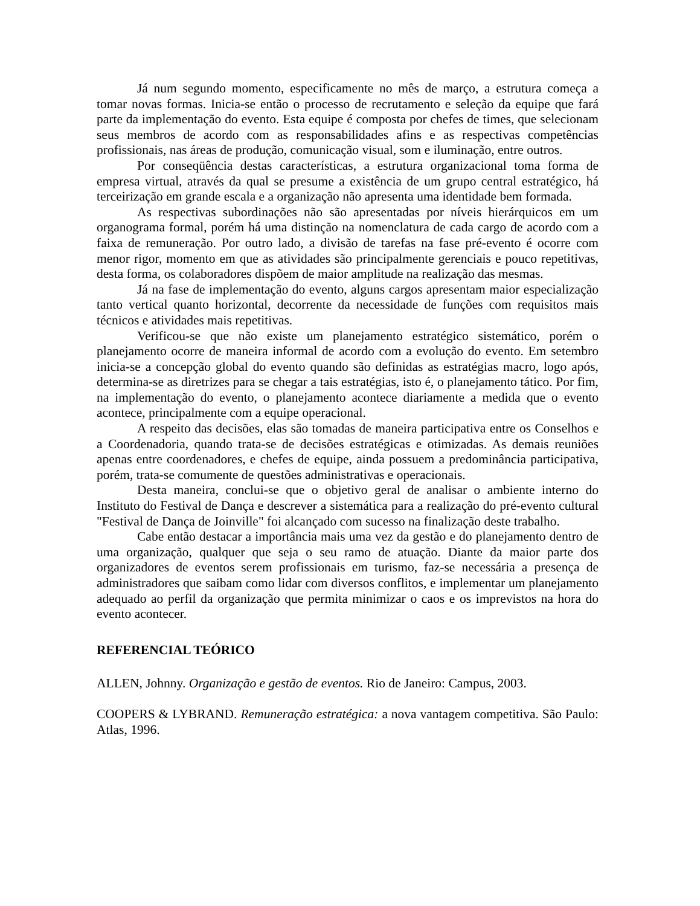Já num segundo momento, especificamente no mês de março, a estrutura começa a tomar novas formas. Inicia-se então o processo de recrutamento e seleção da equipe que fará parte da implementação do evento. Esta equipe é composta por chefes de times, que selecionam seus membros de acordo com as responsabilidades afins e as respectivas competências profissionais, nas áreas de produção, comunicação visual, som e iluminação, entre outros.
Por conseqüência destas características, a estrutura organizacional toma forma de empresa virtual, através da qual se presume a existência de um grupo central estratégico, há terceirização em grande escala e a organização não apresenta uma identidade bem formada.
As respectivas subordinações não são apresentadas por níveis hierárquicos em um organograma formal, porém há uma distinção na nomenclatura de cada cargo de acordo com a faixa de remuneração. Por outro lado, a divisão de tarefas na fase pré-evento é ocorre com menor rigor, momento em que as atividades são principalmente gerenciais e pouco repetitivas, desta forma, os colaboradores dispõem de maior amplitude na realização das mesmas.
Já na fase de implementação do evento, alguns cargos apresentam maior especialização tanto vertical quanto horizontal, decorrente da necessidade de funções com requisitos mais técnicos e atividades mais repetitivas.
Verificou-se que não existe um planejamento estratégico sistemático, porém o planejamento ocorre de maneira informal de acordo com a evolução do evento. Em setembro inicia-se a concepção global do evento quando são definidas as estratégias macro, logo após, determina-se as diretrizes para se chegar a tais estratégias, isto é, o planejamento tático. Por fim, na implementação do evento, o planejamento acontece diariamente a medida que o evento acontece, principalmente com a equipe operacional.
A respeito das decisões, elas são tomadas de maneira participativa entre os Conselhos e a Coordenadoria, quando trata-se de decisões estratégicas e otimizadas. As demais reuniões apenas entre coordenadores, e chefes de equipe, ainda possuem a predominância participativa, porém, trata-se comumente de questões administrativas e operacionais.
Desta maneira, conclui-se que o objetivo geral de analisar o ambiente interno do Instituto do Festival de Dança e descrever a sistemática para a realização do pré-evento cultural "Festival de Dança de Joinville" foi alcançado com sucesso na finalização deste trabalho.
Cabe então destacar a importância mais uma vez da gestão e do planejamento dentro de uma organização, qualquer que seja o seu ramo de atuação. Diante da maior parte dos organizadores de eventos serem profissionais em turismo, faz-se necessária a presença de administradores que saibam como lidar com diversos conflitos, e implementar um planejamento adequado ao perfil da organização que permita minimizar o caos e os imprevistos na hora do evento acontecer.
REFERENCIAL TEÓRICO
ALLEN, Johnny. Organização e gestão de eventos. Rio de Janeiro: Campus, 2003.
COOPERS & LYBRAND. Remuneração estratégica: a nova vantagem competitiva. São Paulo: Atlas, 1996.